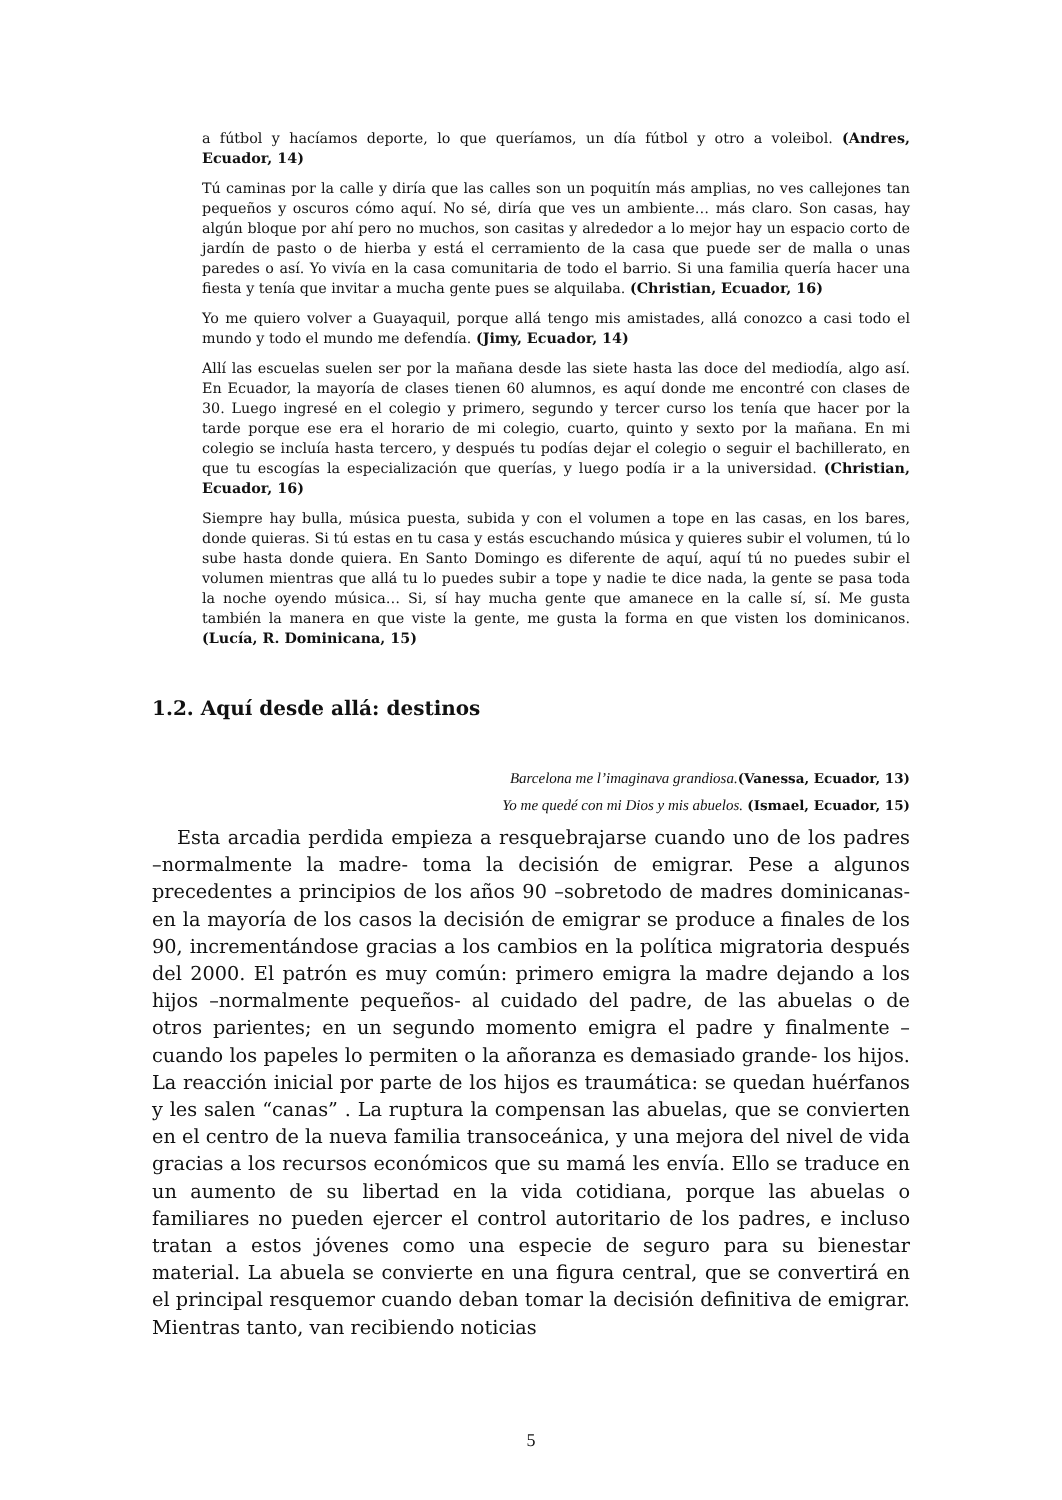a fútbol y hacíamos deporte, lo que queríamos, un día fútbol y otro a voleibol. (Andres, Ecuador, 14)
Tú caminas por la calle y diría que las calles son un poquitín más amplias, no ves callejones tan pequeños y oscuros cómo aquí. No sé, diría que ves un ambiente… más claro. Son casas, hay algún bloque por ahí pero no muchos, son casitas y alrededor a lo mejor hay un espacio corto de jardín de pasto o de hierba y está el cerramiento de la casa que puede ser de malla o unas paredes o así. Yo vivía en la casa comunitaria de todo el barrio. Si una familia quería hacer una fiesta y tenía que invitar a mucha gente pues se alquilaba. (Christian, Ecuador, 16)
Yo me quiero volver a Guayaquil, porque allá tengo mis amistades, allá conozco a casi todo el mundo y todo el mundo me defendía. (Jimy, Ecuador, 14)
Allí las escuelas suelen ser por la mañana desde las siete hasta las doce del mediodía, algo así. En Ecuador, la mayoría de clases tienen 60 alumnos, es aquí donde me encontré con clases de 30. Luego ingresé en el colegio y primero, segundo y tercer curso los tenía que hacer por la tarde porque ese era el horario de mi colegio, cuarto, quinto y sexto por la mañana. En mi colegio se incluía hasta tercero, y después tu podías dejar el colegio o seguir el bachillerato, en que tu escogías la especialización que querías, y luego podía ir a la universidad. (Christian, Ecuador, 16)
Siempre hay bulla, música puesta, subida y con el volumen a tope en las casas, en los bares, donde quieras. Si tú estas en tu casa y estás escuchando música y quieres subir el volumen, tú lo sube hasta donde quiera. En Santo Domingo es diferente de aquí, aquí tú no puedes subir el volumen mientras que allá tu lo puedes subir a tope y nadie te dice nada, la gente se pasa toda la noche oyendo música… Si, sí hay mucha gente que amanece en la calle sí, sí. Me gusta también la manera en que viste la gente, me gusta la forma en que visten los dominicanos. (Lucía, R. Dominicana, 15)
1.2. Aquí desde allá: destinos
Barcelona me l’imaginava grandiosa.(Vanessa, Ecuador, 13)
Yo me quedé con mi Dios y mis abuelos. (Ismael, Ecuador, 15)
Esta arcadia perdida empieza a resquebrajarse cuando uno de los padres –normalmente la madre- toma la decisión de emigrar. Pese a algunos precedentes a principios de los años 90 –sobretodo de madres dominicanas- en la mayoría de los casos la decisión de emigrar se produce a finales de los 90, incrementándose gracias a los cambios en la política migratoria después del 2000. El patrón es muy común: primero emigra la madre dejando a los hijos –normalmente pequeños- al cuidado del padre, de las abuelas o de otros parientes; en un segundo momento emigra el padre y finalmente –cuando los papeles lo permiten o la añoranza es demasiado grande- los hijos. La reacción inicial por parte de los hijos es traumática: se quedan huérfanos y les salen “canas” . La ruptura la compensan las abuelas, que se convierten en el centro de la nueva familia transoceánica, y una mejora del nivel de vida gracias a los recursos económicos que su mamá les envía. Ello se traduce en un aumento de su libertad en la vida cotidiana, porque las abuelas o familiares no pueden ejercer el control autoritario de los padres, e incluso tratan a estos jóvenes como una especie de seguro para su bienestar material. La abuela se convierte en una figura central, que se convertirá en el principal resquemor cuando deban tomar la decisión definitiva de emigrar. Mientras tanto, van recibiendo noticias
5